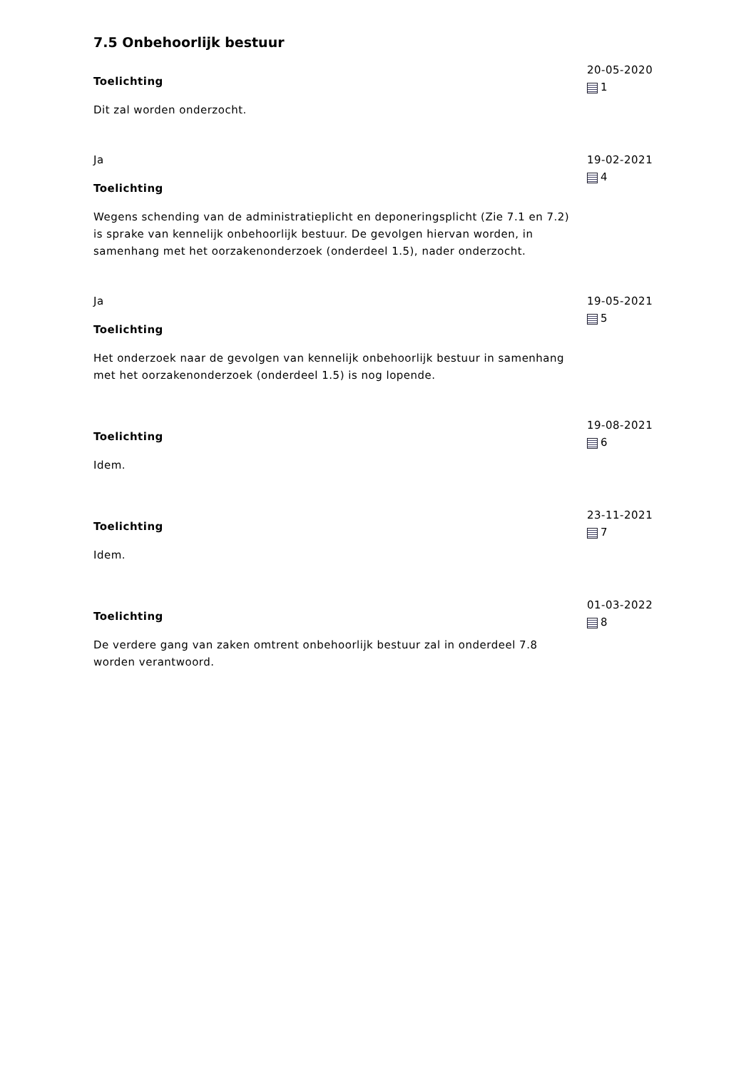7.5 Onbehoorlijk bestuur
Toelichting
Dit zal worden onderzocht.
20-05-2020
1
Ja
Toelichting
Wegens schending van de administratieplicht en deponeringsplicht (Zie 7.1 en 7.2) is sprake van kennelijk onbehoorlijk bestuur. De gevolgen hiervan worden, in samenhang met het oorzakenonderzoek (onderdeel 1.5), nader onderzocht.
19-02-2021
4
Ja
Toelichting
Het onderzoek naar de gevolgen van kennelijk onbehoorlijk bestuur in samenhang met het oorzakenonderzoek (onderdeel 1.5) is nog lopende.
19-05-2021
5
Toelichting
Idem.
19-08-2021
6
Toelichting
Idem.
23-11-2021
7
Toelichting
De verdere gang van zaken omtrent onbehoorlijk bestuur zal in onderdeel 7.8 worden verantwoord.
01-03-2022
8